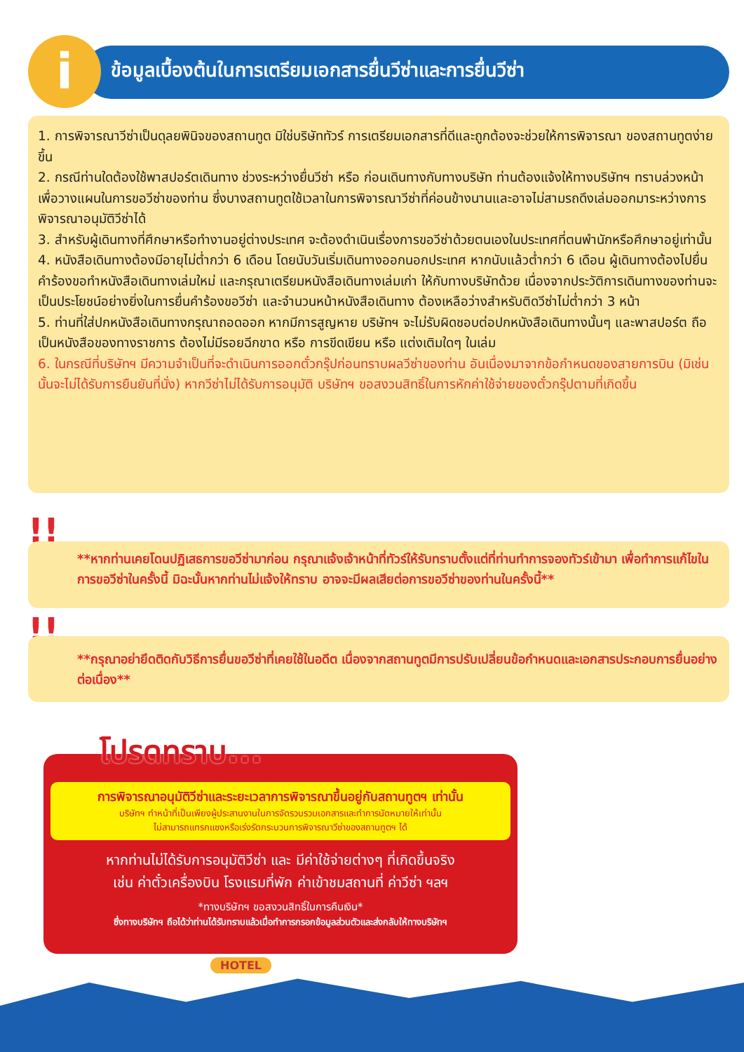i
ข้อมูลเบื้องต้นในการเตรียมเอกสารยื่นวีซ่าและการยื่นวีซ่า
1. การพิจารณาวีซ่าเป็นดุลยพินิจของสถานทูต มิใช่บริษัททัวร์ การเตรียมเอกสารที่ดีและถูกต้องจะช่วยให้การพิจารณา ของสถานทูตง่ายขึ้น
2. กรณีท่านใดต้องใช้พาสปอร์ตเดินทาง ช่วงระหว่างยื่นวีซ่า หรือ ก่อนเดินทางกับทางบริษัท ท่านต้องแจ้งให้ทางบริษัทฯ ทราบล่วงหน้าเพื่อวางแผนในการขอวีซ่าของท่าน ซึ่งบางสถานทูตใช้เวลาในการพิจารณาวีซ่าที่ค่อนข้างนานและอาจไม่สามรถดึงเล่มออกมาระหว่างการพิจารณาอนุมัติวีซ่าได้
3. สำหรับผู้เดินทางที่ศึกษาหรือทำงานอยู่ต่างประเทศ จะต้องดำเนินเรื่องการขอวีซ่าด้วยตนเองในประเทศที่ตนพำนักหรือศึกษาอยู่เท่านั้น
4. หนังสือเดินทางต้องมีอายุไม่ต่ำกว่า 6 เดือน โดยนับวันเริ่มเดินทางออกนอกประเทศ หากนับแล้วต่ำกว่า 6 เดือน ผู้เดินทางต้องไปยื่นคำร้องขอทำหนังสือเดินทางเล่มใหม่ และกรุณาเตรียมหนังสือเดินทางเล่มเก่า ให้กับทางบริษัทด้วย เนื่องจากประวัติการเดินทางของท่านจะเป็นประโยชน์อย่างยิ่งในการยื่นคำร้องขอวีซ่า และจำนวนหน้าหนังสือเดินทาง ต้องเหลือว่างสำหรับติดวีซ่าไม่ต่ำกว่า 3 หน้า
5. ท่านที่ใส่ปกหนังสือเดินทางกรุณาถอดออก หากมีการสูญหาย บริษัทฯ จะไม่รับผิดชอบต่อปกหนังสือเดินทางนั้นๆ และพาสปอร์ต ถือเป็นหนังสือของทางราชการ ต้องไม่มีรอยฉีกขาด หรือ การขีดเขียน หรือ แต่งเติมใดๆ ในเล่ม
6. ในกรณีที่บริษัทฯ มีความจำเป็นที่จะดำเนินการออกตั๋วกรุ๊ปก่อนทราบผลวีซ่าของท่าน อันเนื่องมาจากข้อกำหนดของสายการบิน (มิเช่นนั้นจะไม่ได้รับการยืนยันที่นั่ง) หากวีซ่าไม่ได้รับการอนุมัติ บริษัทฯ ขอสงวนสิทธิ์ในการหักค่าใช้จ่ายของตั๋วกรุ๊ปตามที่เกิดขึ้น
!!
**หากท่านเคยโดนปฏิเสธการขอวีซ่ามาก่อน กรุณาแจ้งเจ้าหน้าที่ทัวร์ให้รับทราบตั้งแต่ที่ท่านทำการจองทัวร์เข้ามา เพื่อทำการแก้ไขในการขอวีซ่าในครั้งนี้ มิฉะนั้นหากท่านไม่แจ้งให้ทราบ อาจจะมีผลเสียต่อการขอวีซ่าของท่านในครั้งนี้**
!!
**กรุณาอย่ายึดติดกับวิธีการยื่นขอวีซ่าที่เคยใช้ในอดีต เนื่องจากสถานทูตมีการปรับเปลี่ยนข้อกำหนดและเอกสารประกอบการยื่นอย่างต่อเนื่อง**
การพิจารณาอนุมัติวีซ่าและระยะเวลาการพิจารณาขึ้นอยู่กับสถานทูตฯ เท่านั้น
บริษัทฯ ทำหน้าที่เป็นเพียงผู้ประสานงานในการจัดรวบรวมเอกสารและทำการนัดหมายให้เท่านั้น
ไม่สามารถแทรกแซงหรือเร่งรัดกระบวนการพิจารณาวีซ่าของสถานทูตฯ ได้
หากท่านไม่ได้รับการอนุมัติวีซ่า และ มีค่าใช้จ่ายต่างๆ ที่เกิดขึ้นจริง
เช่น ค่าตั๋วเครื่องบิน โรงแรมที่พัก ค่าเข้าชมสถานที่ ค่าวีซ่า ฯลฯ
*ทางบริษัทฯ ขอสงวนสิทธิ์ในการคืนเงิน*
ซึ่งทางบริษัทฯ ถือได้ว่าท่านได้รับทราบแล้วเมื่อทำการกรอกข้อมูลส่วนตัวและส่งกลับให้ทางบริษัทฯ
โปรดทราบ...
HOTEL